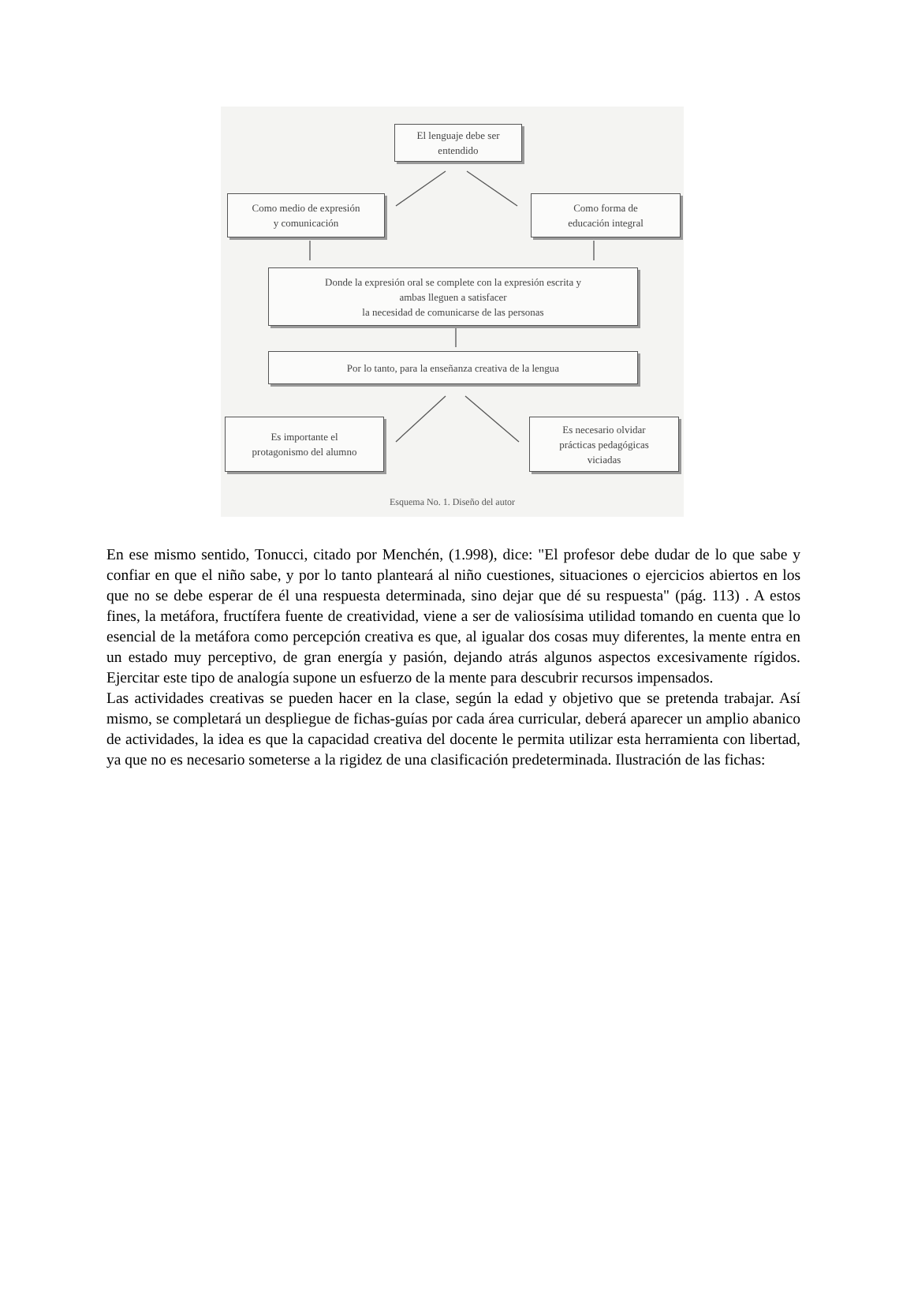El lenguaje debe ser
entendido
Como medio de expresión
y comunicación
Como forma de
educación integral
Donde la expresión oral se complete con la expresión escrita y
ambas lleguen a satisfacer
la necesidad de comunicarse de las personas
Por lo tanto, para la enseñanza creativa de la lengua
Es importante el
protagonismo del alumno
Es necesario olvidar
prácticas pedagógicas
viciadas
Esquema No. 1. Diseño del autor
En ese mismo sentido, Tonucci, citado por Menchén, (1.998), dice: "El profesor debe dudar de lo que sabe y confiar en que el niño sabe, y por lo tanto planteará al niño cuestiones, situaciones o ejercicios abiertos en los que no se debe esperar de él una respuesta determinada, sino dejar que dé su respuesta" (pág. 113) . A estos fines, la metáfora, fructífera fuente de creatividad, viene a ser de valiosísima utilidad tomando en cuenta que lo esencial de la metáfora como percepción creativa es que, al igualar dos cosas muy diferentes, la mente entra en un estado muy perceptivo, de gran energía y pasión, dejando atrás algunos aspectos excesivamente rígidos. Ejercitar este tipo de analogía supone un esfuerzo de la mente para descubrir recursos impensados.
Las actividades creativas se pueden hacer en la clase, según la edad y objetivo que se pretenda trabajar. Así mismo, se completará un despliegue de fichas-guías por cada área curricular, deberá aparecer un amplio abanico de actividades, la idea es que la capacidad creativa del docente le permita utilizar esta herramienta con libertad, ya que no es necesario someterse a la rigidez de una clasificación predeterminada. Ilustración de las fichas: